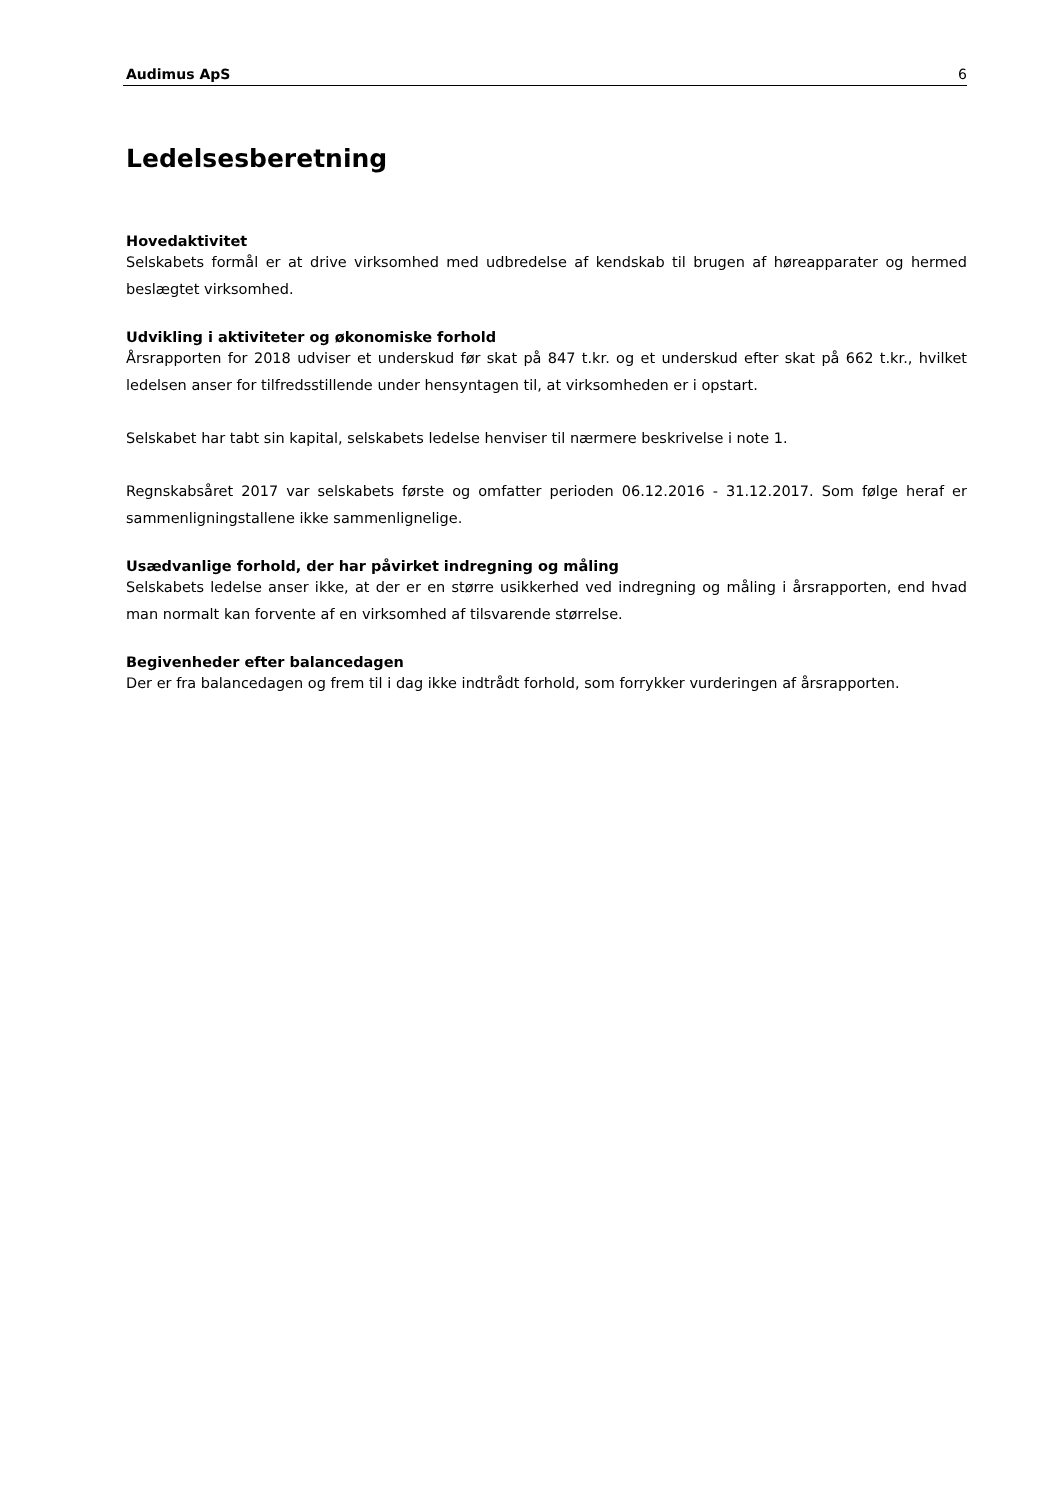Audimus ApS 6
Ledelsesberetning
Hovedaktivitet
Selskabets formål er at drive virksomhed med udbredelse af kendskab til brugen af høreapparater og hermed beslægtet virksomhed.
Udvikling i aktiviteter og økonomiske forhold
Årsrapporten for 2018 udviser et underskud før skat på 847 t.kr. og et underskud efter skat på 662 t.kr., hvilket ledelsen anser for tilfredsstillende under hensyntagen til, at virksomheden er i opstart.
Selskabet har tabt sin kapital, selskabets ledelse henviser til nærmere beskrivelse i note 1.
Regnskabsåret 2017 var selskabets første og omfatter perioden 06.12.2016 - 31.12.2017. Som følge heraf er sammenligningstallene ikke sammenlignelige.
Usædvanlige forhold, der har påvirket indregning og måling
Selskabets ledelse anser ikke, at der er en større usikkerhed ved indregning og måling i årsrapporten, end hvad man normalt kan forvente af en virksomhed af tilsvarende størrelse.
Begivenheder efter balancedagen
Der er fra balancedagen og frem til i dag ikke indtrådt forhold, som forrykker vurderingen af årsrapporten.